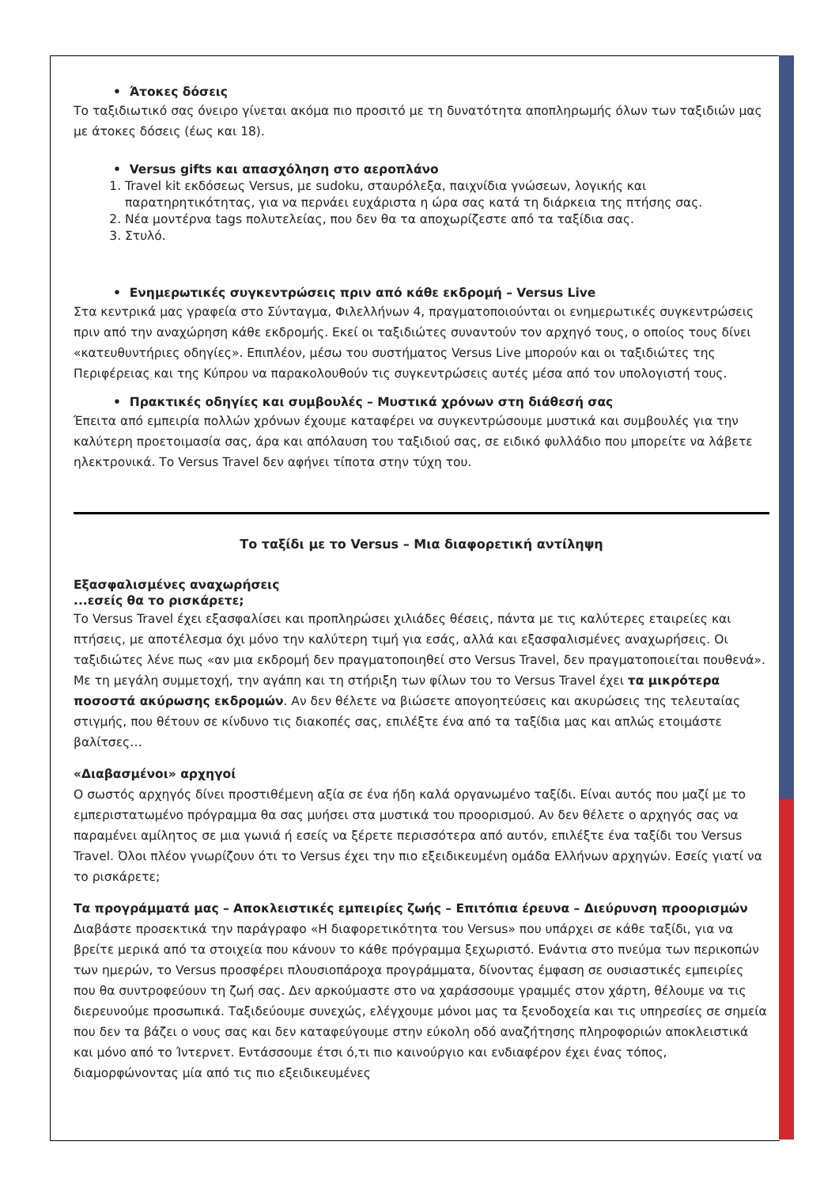• Άτοκες δόσεις
Το ταξιδιωτικό σας όνειρο γίνεται ακόμα πιο προσιτό με τη δυνατότητα αποπληρωμής όλων των ταξιδιών μας με άτοκες δόσεις (έως και 18).
• Versus gifts και απασχόληση στο αεροπλάνο
1. Travel kit εκδόσεως Versus, με sudoku, σταυρόλεξα, παιχνίδια γνώσεων, λογικής και παρατηρητικότητας, για να περνάει ευχάριστα η ώρα σας κατά τη διάρκεια της πτήσης σας.
2. Νέα μοντέρνα tags πολυτελείας, που δεν θα τα αποχωρίζεστε από τα ταξίδια σας.
3. Στυλό.
• Ενημερωτικές συγκεντρώσεις πριν από κάθε εκδρομή – Versus Live
Στα κεντρικά μας γραφεία στο Σύνταγμα, Φιλελλήνων 4, πραγματοποιούνται οι ενημερωτικές συγκεντρώσεις πριν από την αναχώρηση κάθε εκδρομής. Εκεί οι ταξιδιώτες συναντούν τον αρχηγό τους, ο οποίος τους δίνει «κατευθυντήριες οδηγίες». Επιπλέον, μέσω του συστήματος Versus Live μπορούν και οι ταξιδιώτες της Περιφέρειας και της Κύπρου να παρακολουθούν τις συγκεντρώσεις αυτές μέσα από τον υπολογιστή τους.
• Πρακτικές οδηγίες και συμβουλές – Μυστικά χρόνων στη διάθεσή σας
Έπειτα από εμπειρία πολλών χρόνων έχουμε καταφέρει να συγκεντρώσουμε μυστικά και συμβουλές για την καλύτερη προετοιμασία σας, άρα και απόλαυση του ταξιδιού σας, σε ειδικό φυλλάδιο που μπορείτε να λάβετε ηλεκτρονικά. Το Versus Travel δεν αφήνει τίποτα στην τύχη του.
Το ταξίδι με το Versus – Μια διαφορετική αντίληψη
Εξασφαλισμένες αναχωρήσεις
...εσείς θα το ρισκάρετε;
Το Versus Travel έχει εξασφαλίσει και προπληρώσει χιλιάδες θέσεις, πάντα με τις καλύτερες εταιρείες και πτήσεις, με αποτέλεσμα όχι μόνο την καλύτερη τιμή για εσάς, αλλά και εξασφαλισμένες αναχωρήσεις. Οι ταξιδιώτες λένε πως «αν μια εκδρομή δεν πραγματοποιηθεί στο Versus Travel, δεν πραγματοποιείται πουθενά». Με τη μεγάλη συμμετοχή, την αγάπη και τη στήριξη των φίλων του το Versus Travel έχει τα μικρότερα ποσοστά ακύρωσης εκδρομών. Αν δεν θέλετε να βιώσετε απογοητεύσεις και ακυρώσεις της τελευταίας στιγμής, που θέτουν σε κίνδυνο τις διακοπές σας, επιλέξτε ένα από τα ταξίδια μας και απλώς ετοιμάστε βαλίτσες…
«Διαβασμένοι» αρχηγοί
Ο σωστός αρχηγός δίνει προστιθέμενη αξία σε ένα ήδη καλά οργανωμένο ταξίδι. Είναι αυτός που μαζί με το εμπεριστατωμένο πρόγραμμα θα σας μυήσει στα μυστικά του προορισμού. Αν δεν θέλετε ο αρχηγός σας να παραμένει αμίλητος σε μια γωνιά ή εσείς να ξέρετε περισσότερα από αυτόν, επιλέξτε ένα ταξίδι του Versus Travel. Όλοι πλέον γνωρίζουν ότι το Versus έχει την πιο εξειδικευμένη ομάδα Ελλήνων αρχηγών. Εσείς γιατί να το ρισκάρετε;
Τα προγράμματά μας – Αποκλειστικές εμπειρίες ζωής – Επιτόπια έρευνα – Διεύρυνση προορισμών
Διαβάστε προσεκτικά την παράγραφο «Η διαφορετικότητα του Versus» που υπάρχει σε κάθε ταξίδι, για να βρείτε μερικά από τα στοιχεία που κάνουν το κάθε πρόγραμμα ξεχωριστό. Ενάντια στο πνεύμα των περικοπών των ημερών, το Versus προσφέρει πλουσιοπάροχα προγράμματα, δίνοντας έμφαση σε ουσιαστικές εμπειρίες που θα συντροφεύουν τη ζωή σας. Δεν αρκούμαστε στο να χαράσσουμε γραμμές στον χάρτη, θέλουμε να τις διερευνούμε προσωπικά. Ταξιδεύουμε συνεχώς, ελέγχουμε μόνοι μας τα ξενοδοχεία και τις υπηρεσίες σε σημεία που δεν τα βάζει ο νους σας και δεν καταφεύγουμε στην εύκολη οδό αναζήτησης πληροφοριών αποκλειστικά και μόνο από το Ίντερνετ. Εντάσσουμε έτσι ό,τι πιο καινούργιο και ενδιαφέρον έχει ένας τόπος, διαμορφώνοντας μία από τις πιο εξειδικευμένες